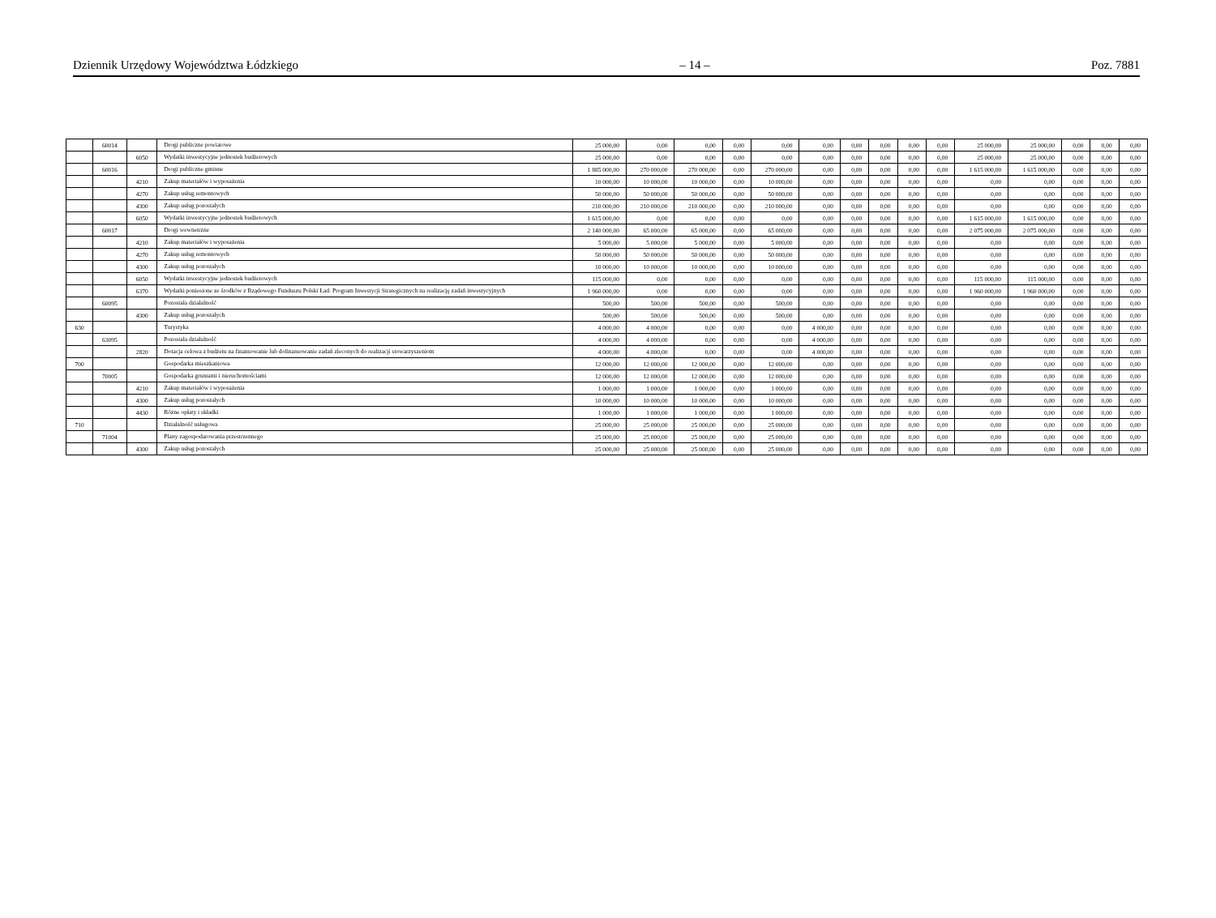Dziennik Urzędowy Województwa Łódzkiego – 14 – Poz. 7881
| | 60014 | | Drogi publiczne powiatowe | 25 000,00 | 0,00 | 0,00 | 0,00 | 0,00 | 0,00 | 0,00 | 0,00 | 0,00 | 0,00 | 25 000,00 | 25 000,00 | 0,00 | 0,00 | 0,00 |
| | | 6050 | Wydatki inwestycyjne jednostek budżetowych | 25 000,00 | 0,00 | 0,00 | 0,00 | 0,00 | 0,00 | 0,00 | 0,00 | 0,00 | 0,00 | 25 000,00 | 25 000,00 | 0,00 | 0,00 | 0,00 |
| | 60016 | | Drogi publiczne gminne | 1 885 000,00 | 270 000,00 | 270 000,00 | 0,00 | 270 000,00 | 0,00 | 0,00 | 0,00 | 0,00 | 0,00 | 1 615 000,00 | 1 615 000,00 | 0,00 | 0,00 | 0,00 |
| | | 4210 | Zakup materiałów i wyposażenia | 10 000,00 | 10 000,00 | 10 000,00 | 0,00 | 10 000,00 | 0,00 | 0,00 | 0,00 | 0,00 | 0,00 | 0,00 | 0,00 | 0,00 | 0,00 | 0,00 |
| | | 4270 | Zakup usług remontowych | 50 000,00 | 50 000,00 | 50 000,00 | 0,00 | 50 000,00 | 0,00 | 0,00 | 0,00 | 0,00 | 0,00 | 0,00 | 0,00 | 0,00 | 0,00 | 0,00 |
| | | 4300 | Zakup usług pozostałych | 210 000,00 | 210 000,00 | 210 000,00 | 0,00 | 210 000,00 | 0,00 | 0,00 | 0,00 | 0,00 | 0,00 | 0,00 | 0,00 | 0,00 | 0,00 | 0,00 |
| | | 6050 | Wydatki inwestycyjne jednostek budżetowych | 1 615 000,00 | 0,00 | 0,00 | 0,00 | 0,00 | 0,00 | 0,00 | 0,00 | 0,00 | 0,00 | 1 615 000,00 | 1 615 000,00 | 0,00 | 0,00 | 0,00 |
| | 60017 | | Drogi wewnetrzne | 2 140 000,00 | 65 000,00 | 65 000,00 | 0,00 | 65 000,00 | 0,00 | 0,00 | 0,00 | 0,00 | 0,00 | 2 075 000,00 | 2 075 000,00 | 0,00 | 0,00 | 0,00 |
| | | 4210 | Zakup materiałów i wyposażenia | 5 000,00 | 5 000,00 | 5 000,00 | 0,00 | 5 000,00 | 0,00 | 0,00 | 0,00 | 0,00 | 0,00 | 0,00 | 0,00 | 0,00 | 0,00 | 0,00 |
| | | 4270 | Zakup usług remontowych | 50 000,00 | 50 000,00 | 50 000,00 | 0,00 | 50 000,00 | 0,00 | 0,00 | 0,00 | 0,00 | 0,00 | 0,00 | 0,00 | 0,00 | 0,00 | 0,00 |
| | | 4300 | Zakup usług pozostałych | 10 000,00 | 10 000,00 | 10 000,00 | 0,00 | 10 000,00 | 0,00 | 0,00 | 0,00 | 0,00 | 0,00 | 0,00 | 0,00 | 0,00 | 0,00 | 0,00 |
| | | 6050 | Wydatki inwestycyjne jednostek budżetowych | 115 000,00 | 0,00 | 0,00 | 0,00 | 0,00 | 0,00 | 0,00 | 0,00 | 0,00 | 0,00 | 115 000,00 | 115 000,00 | 0,00 | 0,00 | 0,00 |
| | | 6370 | Wydatki poniesione ze środków z Rządowego Funduszu Polski Ład: Program Inwestycji Strategicznych na realizację zadań inwestycyjnych | 1 960 000,00 | 0,00 | 0,00 | 0,00 | 0,00 | 0,00 | 0,00 | 0,00 | 0,00 | 0,00 | 1 960 000,00 | 1 960 000,00 | 0,00 | 0,00 | 0,00 |
| | 60095 | | Pozostała działalność | 500,00 | 500,00 | 500,00 | 0,00 | 500,00 | 0,00 | 0,00 | 0,00 | 0,00 | 0,00 | 0,00 | 0,00 | 0,00 | 0,00 | 0,00 |
| | | 4300 | Zakup usług pozostałych | 500,00 | 500,00 | 500,00 | 0,00 | 500,00 | 0,00 | 0,00 | 0,00 | 0,00 | 0,00 | 0,00 | 0,00 | 0,00 | 0,00 | 0,00 |
| 630 | | | Turystyka | 4 000,00 | 4 000,00 | 0,00 | 0,00 | 0,00 | 4 000,00 | 0,00 | 0,00 | 0,00 | 0,00 | 0,00 | 0,00 | 0,00 | 0,00 | 0,00 |
| | 63095 | | Pozostała działalność | 4 000,00 | 4 000,00 | 0,00 | 0,00 | 0,00 | 4 000,00 | 0,00 | 0,00 | 0,00 | 0,00 | 0,00 | 0,00 | 0,00 | 0,00 | 0,00 |
| | | 2820 | Dotacja celowa z budżetu na finansowanie lub dofinansowanie zadań zleconych do realizacji stowarzyszeniom | 4 000,00 | 4 000,00 | 0,00 | 0,00 | 0,00 | 4 000,00 | 0,00 | 0,00 | 0,00 | 0,00 | 0,00 | 0,00 | 0,00 | 0,00 | 0,00 |
| 700 | | | Gospodarka mieszkaniowa | 12 000,00 | 12 000,00 | 12 000,00 | 0,00 | 12 000,00 | 0,00 | 0,00 | 0,00 | 0,00 | 0,00 | 0,00 | 0,00 | 0,00 | 0,00 | 0,00 |
| | 70005 | | Gospodarka gruntami i nieruchomościami | 12 000,00 | 12 000,00 | 12 000,00 | 0,00 | 12 000,00 | 0,00 | 0,00 | 0,00 | 0,00 | 0,00 | 0,00 | 0,00 | 0,00 | 0,00 | 0,00 |
| | | 4210 | Zakup materiałów i wyposażenia | 1 000,00 | 1 000,00 | 1 000,00 | 0,00 | 1 000,00 | 0,00 | 0,00 | 0,00 | 0,00 | 0,00 | 0,00 | 0,00 | 0,00 | 0,00 | 0,00 |
| | | 4300 | Zakup usług pozostałych | 10 000,00 | 10 000,00 | 10 000,00 | 0,00 | 10 000,00 | 0,00 | 0,00 | 0,00 | 0,00 | 0,00 | 0,00 | 0,00 | 0,00 | 0,00 | 0,00 |
| | | 4430 | Różne opłaty i składki | 1 000,00 | 1 000,00 | 1 000,00 | 0,00 | 1 000,00 | 0,00 | 0,00 | 0,00 | 0,00 | 0,00 | 0,00 | 0,00 | 0,00 | 0,00 | 0,00 |
| 710 | | | Działalność usługowa | 25 000,00 | 25 000,00 | 25 000,00 | 0,00 | 25 000,00 | 0,00 | 0,00 | 0,00 | 0,00 | 0,00 | 0,00 | 0,00 | 0,00 | 0,00 | 0,00 |
| | 71004 | | Plany zagospodarowania przestrzennego | 25 000,00 | 25 000,00 | 25 000,00 | 0,00 | 25 000,00 | 0,00 | 0,00 | 0,00 | 0,00 | 0,00 | 0,00 | 0,00 | 0,00 | 0,00 | 0,00 |
| | | 4300 | Zakup usług pozostałych | 25 000,00 | 25 000,00 | 25 000,00 | 0,00 | 25 000,00 | 0,00 | 0,00 | 0,00 | 0,00 | 0,00 | 0,00 | 0,00 | 0,00 | 0,00 | 0,00 |